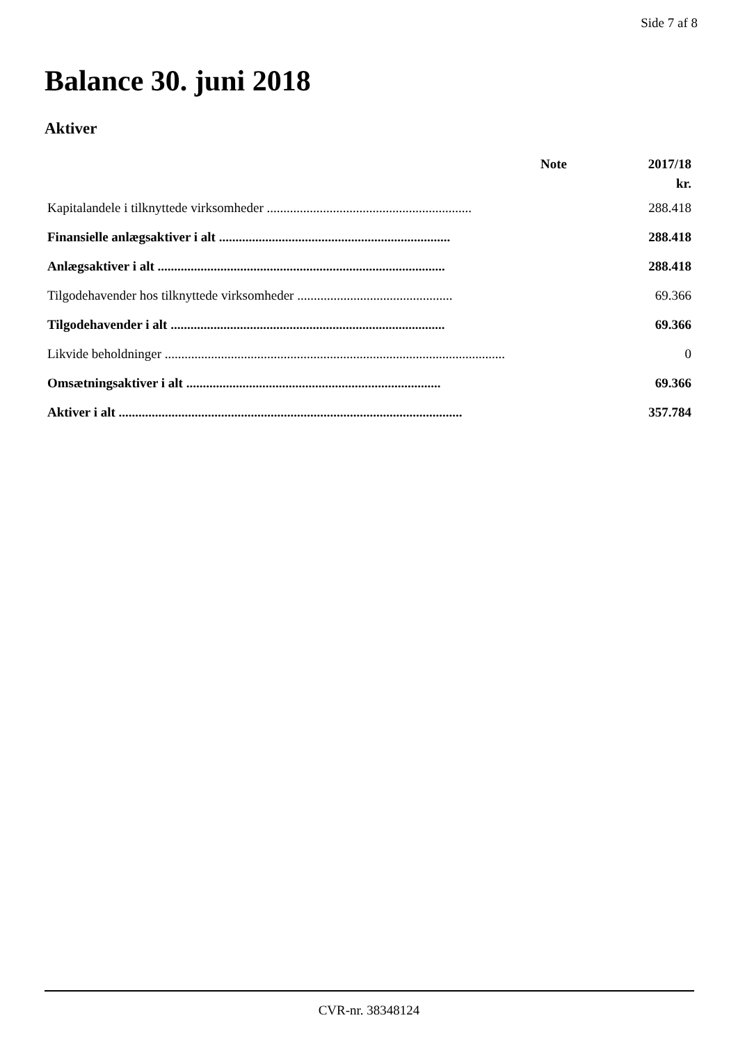Side 7 af 8
Balance 30. juni 2018
Aktiver
| | Note | 2017/18 |
| --- | --- | --- |
| | | kr. |
| Kapitalandele i tilknyttede virksomheder .............................................................. | | 288.418 |
| Finansielle anlægsaktiver i alt ...................................................................... | | 288.418 |
| Anlægsaktiver i alt ....................................................................................... | | 288.418 |
| Tilgodehavender hos tilknyttede virksomheder ............................................... | | 69.366 |
| Tilgodehavender i alt ................................................................................... | | 69.366 |
| Likvide beholdninger ....................................................................................................... | | 0 |
| Omsætningsaktiver i alt ............................................................................. | | 69.366 |
| Aktiver i alt ........................................................................................................ | | 357.784 |
CVR-nr. 38348124